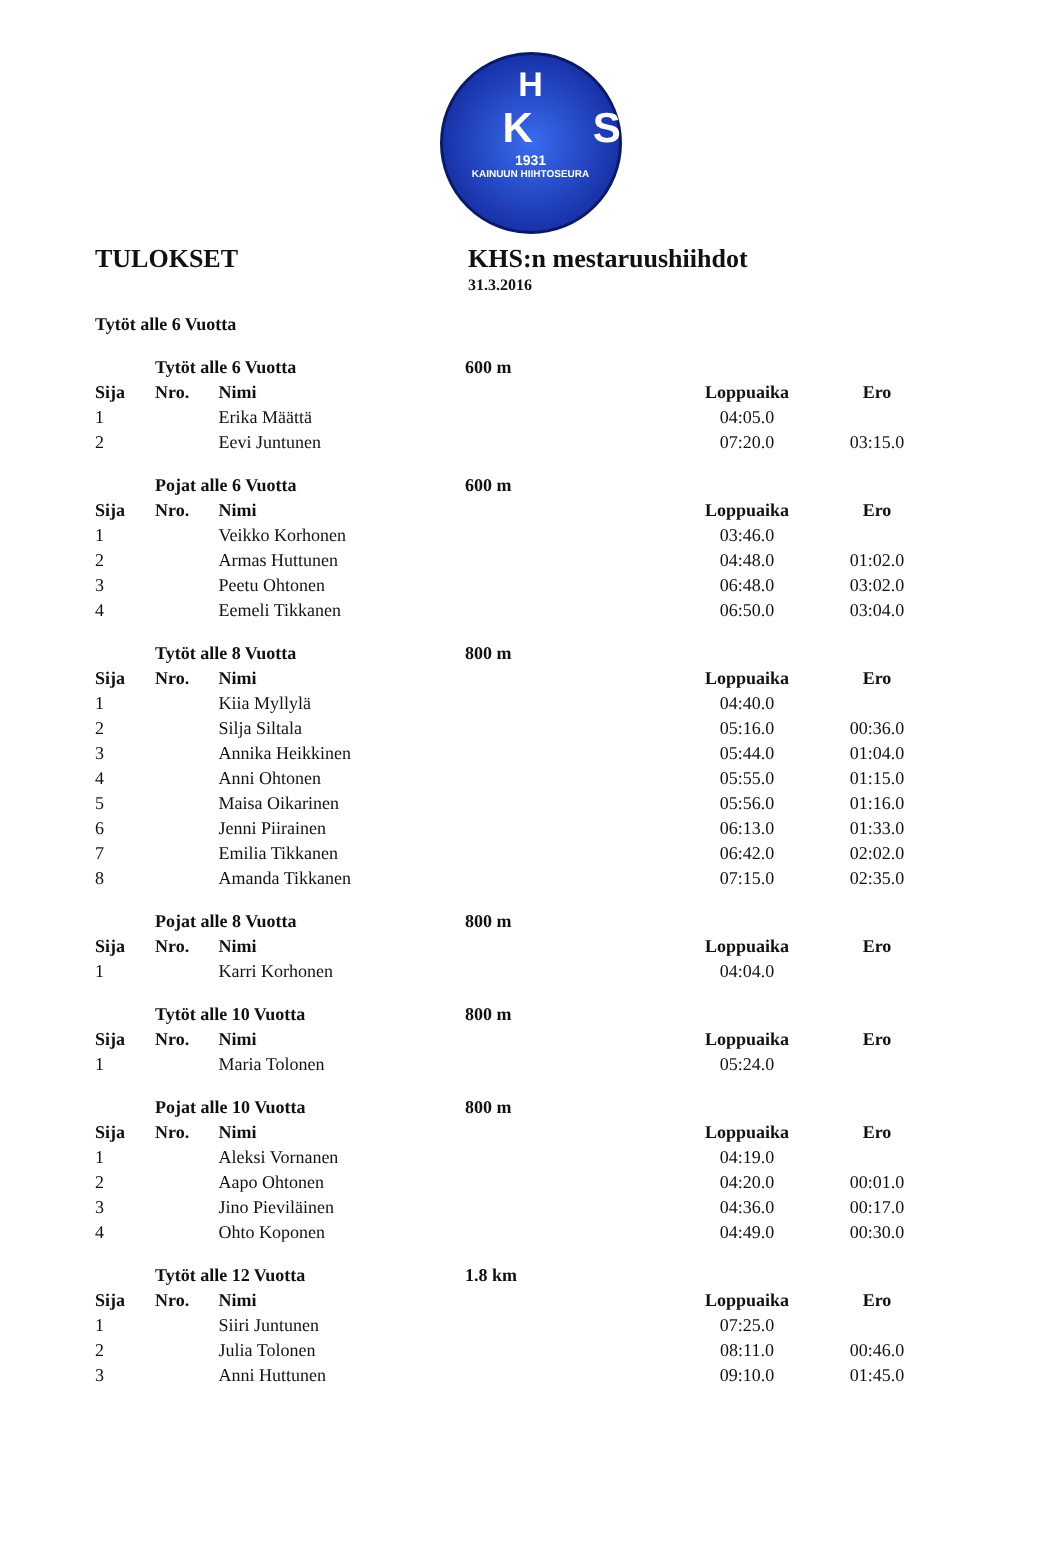H
KS
1931
KAINUUN HIIHTOSEURA
TULOKSET KHS:n mestaruushiihdot
31.3.2016
| | Tytöt alle 6 Vuotta | |
| | Tytöt alle 6 Vuotta | | 600 m | | |
| Sija | Nro. | Nimi | | Loppuaika | Ero |
| 1 | | Erika Määttä | | 04:05.0 | |
| 2 | | Eevi Juntunen | | 07:20.0 | 03:15.0 |
| | Pojat alle 6 Vuotta | | 600 m | | |
| Sija | Nro. | Nimi | | Loppuaika | Ero |
| 1 | | Veikko Korhonen | | 03:46.0 | |
| 2 | | Armas Huttunen | | 04:48.0 | 01:02.0 |
| 3 | | Peetu Ohtonen | | 06:48.0 | 03:02.0 |
| 4 | | Eemeli Tikkanen | | 06:50.0 | 03:04.0 |
| | Tytöt alle 8 Vuotta | | 800 m | | |
| Sija | Nro. | Nimi | | Loppuaika | Ero |
| 1 | | Kiia Myllylä | | 04:40.0 | |
| 2 | | Silja Siltala | | 05:16.0 | 00:36.0 |
| 3 | | Annika Heikkinen | | 05:44.0 | 01:04.0 |
| 4 | | Anni Ohtonen | | 05:55.0 | 01:15.0 |
| 5 | | Maisa Oikarinen | | 05:56.0 | 01:16.0 |
| 6 | | Jenni Piirainen | | 06:13.0 | 01:33.0 |
| 7 | | Emilia Tikkanen | | 06:42.0 | 02:02.0 |
| 8 | | Amanda Tikkanen | | 07:15.0 | 02:35.0 |
| | Pojat alle 8 Vuotta | | 800 m | | |
| Sija | Nro. | Nimi | | Loppuaika | Ero |
| 1 | | Karri Korhonen | | 04:04.0 | |
| | Tytöt alle 10 Vuotta | | 800 m | | |
| Sija | Nro. | Nimi | | Loppuaika | Ero |
| 1 | | Maria Tolonen | | 05:24.0 | |
| | Pojat alle 10 Vuotta | | 800 m | | |
| Sija | Nro. | Nimi | | Loppuaika | Ero |
| 1 | | Aleksi Vornanen | | 04:19.0 | |
| 2 | | Aapo Ohtonen | | 04:20.0 | 00:01.0 |
| 3 | | Jino Pieviläinen | | 04:36.0 | 00:17.0 |
| 4 | | Ohto Koponen | | 04:49.0 | 00:30.0 |
| | Tytöt alle 12 Vuotta | | 1.8 km | | |
| Sija | Nro. | Nimi | | Loppuaika | Ero |
| 1 | | Siiri Juntunen | | 07:25.0 | |
| 2 | | Julia Tolonen | | 08:11.0 | 00:46.0 |
| 3 | | Anni Huttunen | | 09:10.0 | 01:45.0 |